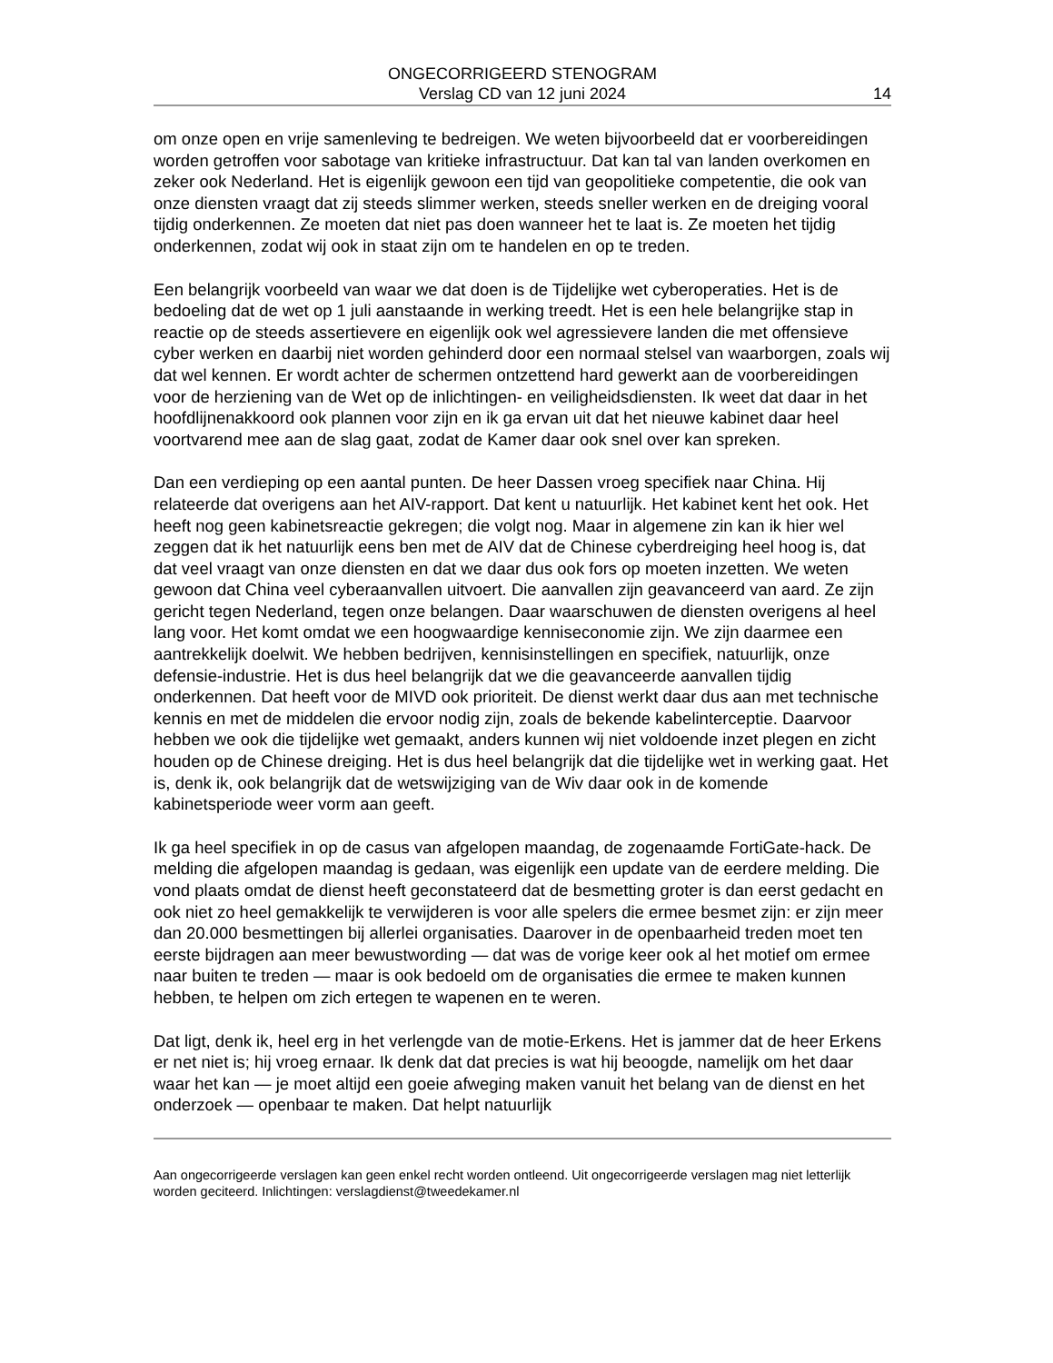ONGECORRIGEERD STENOGRAM
Verslag CD van 12 juni 2024 14
om onze open en vrije samenleving te bedreigen. We weten bijvoorbeeld dat er voorbereidingen worden getroffen voor sabotage van kritieke infrastructuur. Dat kan tal van landen overkomen en zeker ook Nederland. Het is eigenlijk gewoon een tijd van geopolitieke competentie, die ook van onze diensten vraagt dat zij steeds slimmer werken, steeds sneller werken en de dreiging vooral tijdig onderkennen. Ze moeten dat niet pas doen wanneer het te laat is. Ze moeten het tijdig onderkennen, zodat wij ook in staat zijn om te handelen en op te treden.
Een belangrijk voorbeeld van waar we dat doen is de Tijdelijke wet cyberoperaties. Het is de bedoeling dat de wet op 1 juli aanstaande in werking treedt. Het is een hele belangrijke stap in reactie op de steeds assertievere en eigenlijk ook wel agressievere landen die met offensieve cyber werken en daarbij niet worden gehinderd door een normaal stelsel van waarborgen, zoals wij dat wel kennen. Er wordt achter de schermen ontzettend hard gewerkt aan de voorbereidingen voor de herziening van de Wet op de inlichtingen- en veiligheidsdiensten. Ik weet dat daar in het hoofdlijnenakkoord ook plannen voor zijn en ik ga ervan uit dat het nieuwe kabinet daar heel voortvarend mee aan de slag gaat, zodat de Kamer daar ook snel over kan spreken.
Dan een verdieping op een aantal punten. De heer Dassen vroeg specifiek naar China. Hij relateerde dat overigens aan het AIV-rapport. Dat kent u natuurlijk. Het kabinet kent het ook. Het heeft nog geen kabinetsreactie gekregen; die volgt nog. Maar in algemene zin kan ik hier wel zeggen dat ik het natuurlijk eens ben met de AIV dat de Chinese cyberdreiging heel hoog is, dat dat veel vraagt van onze diensten en dat we daar dus ook fors op moeten inzetten. We weten gewoon dat China veel cyberaanvallen uitvoert. Die aanvallen zijn geavanceerd van aard. Ze zijn gericht tegen Nederland, tegen onze belangen. Daar waarschuwen de diensten overigens al heel lang voor. Het komt omdat we een hoogwaardige kenniseconomie zijn. We zijn daarmee een aantrekkelijk doelwit. We hebben bedrijven, kennisinstellingen en specifiek, natuurlijk, onze defensie-industrie. Het is dus heel belangrijk dat we die geavanceerde aanvallen tijdig onderkennen. Dat heeft voor de MIVD ook prioriteit. De dienst werkt daar dus aan met technische kennis en met de middelen die ervoor nodig zijn, zoals de bekende kabelinterceptie. Daarvoor hebben we ook die tijdelijke wet gemaakt, anders kunnen wij niet voldoende inzet plegen en zicht houden op de Chinese dreiging. Het is dus heel belangrijk dat die tijdelijke wet in werking gaat. Het is, denk ik, ook belangrijk dat de wetswijziging van de Wiv daar ook in de komende kabinetsperiode weer vorm aan geeft.
Ik ga heel specifiek in op de casus van afgelopen maandag, de zogenaamde FortiGate-hack. De melding die afgelopen maandag is gedaan, was eigenlijk een update van de eerdere melding. Die vond plaats omdat de dienst heeft geconstateerd dat de besmetting groter is dan eerst gedacht en ook niet zo heel gemakkelijk te verwijderen is voor alle spelers die ermee besmet zijn: er zijn meer dan 20.000 besmettingen bij allerlei organisaties. Daarover in de openbaarheid treden moet ten eerste bijdragen aan meer bewustwording — dat was de vorige keer ook al het motief om ermee naar buiten te treden — maar is ook bedoeld om de organisaties die ermee te maken kunnen hebben, te helpen om zich ertegen te wapenen en te weren.
Dat ligt, denk ik, heel erg in het verlengde van de motie-Erkens. Het is jammer dat de heer Erkens er net niet is; hij vroeg ernaar. Ik denk dat dat precies is wat hij beoogde, namelijk om het daar waar het kan — je moet altijd een goeie afweging maken vanuit het belang van de dienst en het onderzoek — openbaar te maken. Dat helpt natuurlijk
Aan ongecorrigeerde verslagen kan geen enkel recht worden ontleend. Uit ongecorrigeerde verslagen mag niet letterlijk worden geciteerd. Inlichtingen: verslagdienst@tweedekamer.nl